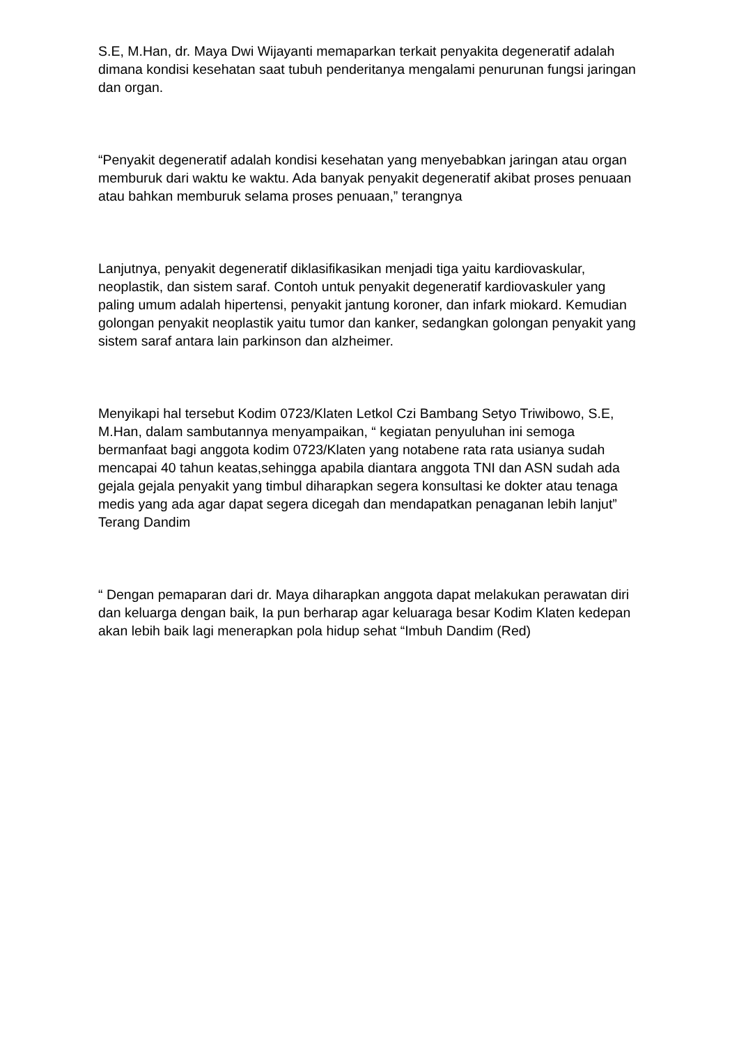S.E, M.Han, dr. Maya Dwi Wijayanti memaparkan terkait penyakita degeneratif adalah dimana kondisi kesehatan saat tubuh penderitanya mengalami penurunan fungsi jaringan dan organ.
“Penyakit degeneratif adalah kondisi kesehatan yang menyebabkan jaringan atau organ memburuk dari waktu ke waktu. Ada banyak penyakit degeneratif akibat proses penuaan atau bahkan memburuk selama proses penuaan,” terangnya
Lanjutnya, penyakit degeneratif diklasifikasikan menjadi tiga yaitu kardiovaskular, neoplastik, dan sistem saraf. Contoh untuk penyakit degeneratif kardiovaskuler yang paling umum adalah hipertensi, penyakit jantung koroner, dan infark miokard. Kemudian golongan penyakit neoplastik yaitu tumor dan kanker, sedangkan golongan penyakit yang sistem saraf antara lain parkinson dan alzheimer.
Menyikapi hal tersebut Kodim 0723/Klaten Letkol Czi Bambang Setyo Triwibowo, S.E, M.Han, dalam sambutannya menyampaikan, “ kegiatan penyuluhan ini semoga bermanfaat bagi anggota kodim 0723/Klaten yang notabene rata rata usianya sudah mencapai 40 tahun keatas,sehingga apabila diantara anggota TNI dan ASN sudah ada gejala gejala penyakit yang timbul diharapkan segera konsultasi ke dokter atau tenaga medis yang ada agar dapat segera dicegah dan mendapatkan penaganan lebih lanjut” Terang Dandim
“ Dengan pemaparan dari dr. Maya diharapkan anggota dapat melakukan perawatan diri dan keluarga dengan baik, Ia pun berharap agar keluaraga besar Kodim Klaten kedepan akan lebih baik lagi menerapkan pola hidup sehat “Imbuh Dandim (Red)